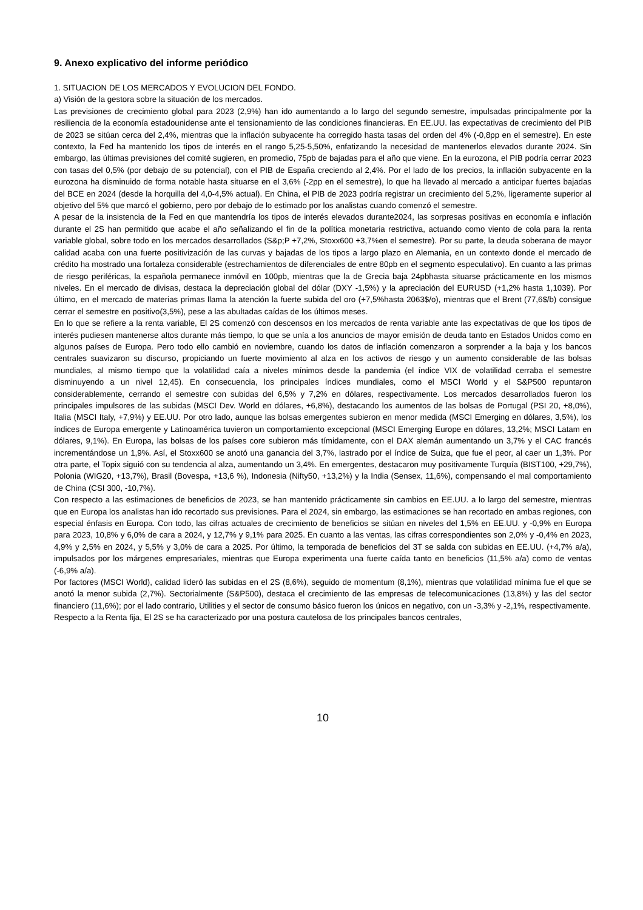9. Anexo explicativo del informe periódico
1. SITUACION DE LOS MERCADOS Y EVOLUCION DEL FONDO.
a) Visión de la gestora sobre la situación de los mercados.
Las previsiones de crecimiento global para 2023 (2,9%) han ido aumentando a lo largo del segundo semestre, impulsadas principalmente por la resiliencia de la economía estadounidense ante el tensionamiento de las condiciones financieras. En EE.UU. las expectativas de crecimiento del PIB de 2023 se sitúan cerca del 2,4%, mientras que la inflación subyacente ha corregido hasta tasas del orden del 4% (-0,8pp en el semestre). En este contexto, la Fed ha mantenido los tipos de interés en el rango 5,25-5,50%, enfatizando la necesidad de mantenerlos elevados durante 2024. Sin embargo, las últimas previsiones del comité sugieren, en promedio, 75pb de bajadas para el año que viene. En la eurozona, el PIB podría cerrar 2023 con tasas del 0,5% (por debajo de su potencial), con el PIB de España creciendo al 2,4%. Por el lado de los precios, la inflación subyacente en la eurozona ha disminuido de forma notable hasta situarse en el 3,6% (-2pp en el semestre), lo que ha llevado al mercado a anticipar fuertes bajadas del BCE en 2024 (desde la horquilla del 4,0-4,5% actual). En China, el PIB de 2023 podría registrar un crecimiento del 5,2%, ligeramente superior al objetivo del 5% que marcó el gobierno, pero por debajo de lo estimado por los analistas cuando comenzó el semestre.
A pesar de la insistencia de la Fed en que mantendría los tipos de interés elevados durante2024, las sorpresas positivas en economía e inflación durante el 2S han permitido que acabe el año señalizando el fin de la política monetaria restrictiva, actuando como viento de cola para la renta variable global, sobre todo en los mercados desarrollados (S&p;P +7,2%, Stoxx600 +3,7%en el semestre). Por su parte, la deuda soberana de mayor calidad acaba con una fuerte positivización de las curvas y bajadas de los tipos a largo plazo en Alemania, en un contexto donde el mercado de crédito ha mostrado una fortaleza considerable (estrechamientos de diferenciales de entre 80pb en el segmento especulativo). En cuanto a las primas de riesgo periféricas, la española permanece inmóvil en 100pb, mientras que la de Grecia baja 24pbhasta situarse prácticamente en los mismos niveles. En el mercado de divisas, destaca la depreciación global del dólar (DXY -1,5%) y la apreciación del EURUSD (+1,2% hasta 1,1039). Por último, en el mercado de materias primas llama la atención la fuerte subida del oro (+7,5%hasta 2063$/o), mientras que el Brent (77,6$/b) consigue cerrar el semestre en positivo(3,5%), pese a las abultadas caídas de los últimos meses.
En lo que se refiere a la renta variable, El 2S comenzó con descensos en los mercados de renta variable ante las expectativas de que los tipos de interés pudiesen mantenerse altos durante más tiempo, lo que se unía a los anuncios de mayor emisión de deuda tanto en Estados Unidos como en algunos países de Europa. Pero todo ello cambió en noviembre, cuando los datos de inflación comenzaron a sorprender a la baja y los bancos centrales suavizaron su discurso, propiciando un fuerte movimiento al alza en los activos de riesgo y un aumento considerable de las bolsas mundiales, al mismo tiempo que la volatilidad caía a niveles mínimos desde la pandemia (el índice VIX de volatilidad cerraba el semestre disminuyendo a un nivel 12,45). En consecuencia, los principales índices mundiales, como el MSCI World y el S&P500 repuntaron considerablemente, cerrando el semestre con subidas del 6,5% y 7,2% en dólares, respectivamente. Los mercados desarrollados fueron los principales impulsores de las subidas (MSCI Dev. World en dólares, +6,8%), destacando los aumentos de las bolsas de Portugal (PSI 20, +8,0%), Italia (MSCI Italy, +7,9%) y EE.UU. Por otro lado, aunque las bolsas emergentes subieron en menor medida (MSCI Emerging en dólares, 3,5%), los índices de Europa emergente y Latinoamérica tuvieron un comportamiento excepcional (MSCI Emerging Europe en dólares, 13,2%; MSCI Latam en dólares, 9,1%). En Europa, las bolsas de los países core subieron más tímidamente, con el DAX alemán aumentando un 3,7% y el CAC francés incrementándose un 1,9%. Así, el Stoxx600 se anotó una ganancia del 3,7%, lastrado por el índice de Suiza, que fue el peor, al caer un 1,3%. Por otra parte, el Topix siguió con su tendencia al alza, aumentando un 3,4%. En emergentes, destacaron muy positivamente Turquía (BIST100, +29,7%), Polonia (WIG20, +13,7%), Brasil (Bovespa, +13,6 %), Indonesia (Nifty50, +13,2%) y la India (Sensex, 11,6%), compensando el mal comportamiento de China (CSI 300, -10,7%).
Con respecto a las estimaciones de beneficios de 2023, se han mantenido prácticamente sin cambios en EE.UU. a lo largo del semestre, mientras que en Europa los analistas han ido recortado sus previsiones. Para el 2024, sin embargo, las estimaciones se han recortado en ambas regiones, con especial énfasis en Europa. Con todo, las cifras actuales de crecimiento de beneficios se sitúan en niveles del 1,5% en EE.UU. y -0,9% en Europa para 2023, 10,8% y 6,0% de cara a 2024, y 12,7% y 9,1% para 2025. En cuanto a las ventas, las cifras correspondientes son 2,0% y -0,4% en 2023, 4,9% y 2,5% en 2024, y 5,5% y 3,0% de cara a 2025. Por último, la temporada de beneficios del 3T se salda con subidas en EE.UU. (+4,7% a/a), impulsados por los márgenes empresariales, mientras que Europa experimenta una fuerte caída tanto en beneficios (11,5% a/a) como de ventas (-6,9% a/a).
Por factores (MSCI World), calidad lideró las subidas en el 2S (8,6%), seguido de momentum (8,1%), mientras que volatilidad mínima fue el que se anotó la menor subida (2,7%). Sectorialmente (S&P500), destaca el crecimiento de las empresas de telecomunicaciones (13,8%) y las del sector financiero (11,6%); por el lado contrario, Utilities y el sector de consumo básico fueron los únicos en negativo, con un -3,3% y -2,1%, respectivamente.
Respecto a la Renta fija, El 2S se ha caracterizado por una postura cautelosa de los principales bancos centrales,
10